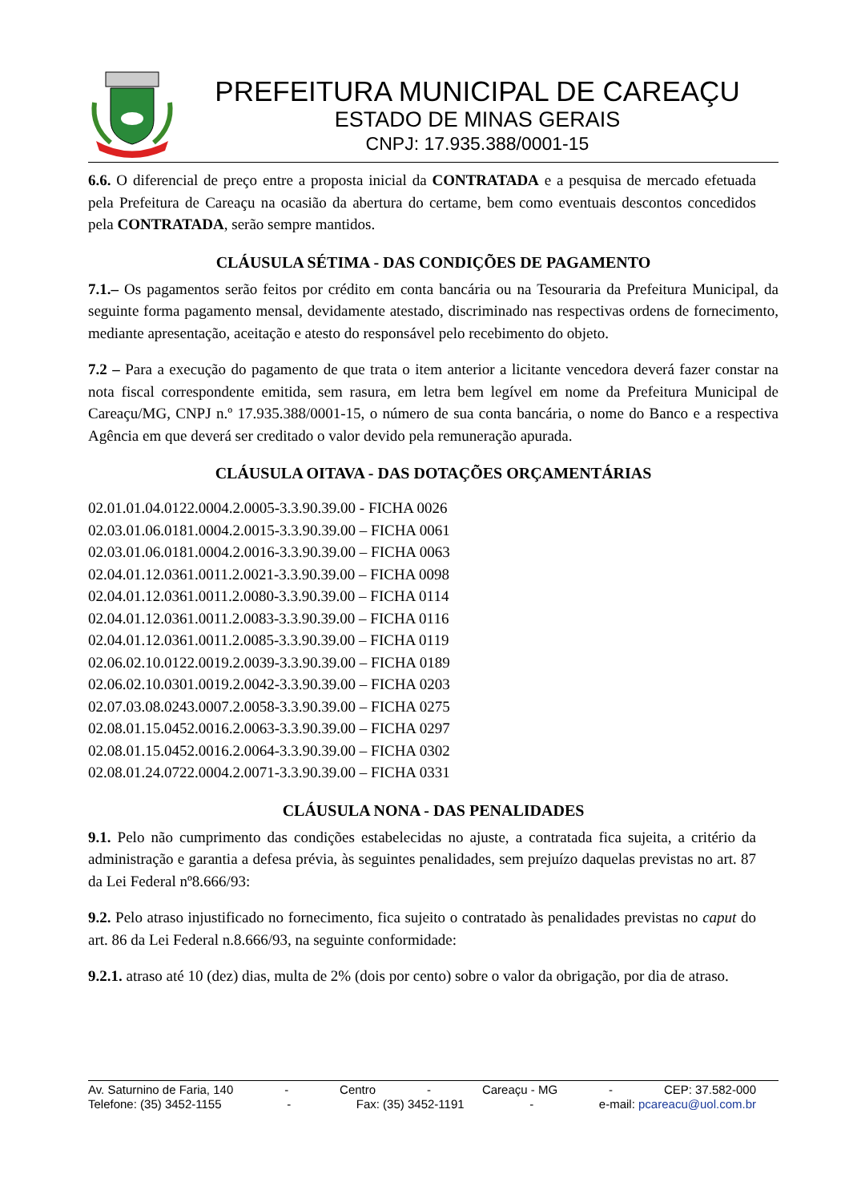PREFEITURA MUNICIPAL DE CAREAÇU
ESTADO DE MINAS GERAIS
CNPJ: 17.935.388/0001-15
6.6. O diferencial de preço entre a proposta inicial da CONTRATADA e a pesquisa de mercado efetuada pela Prefeitura de Careaçu na ocasião da abertura do certame, bem como eventuais descontos concedidos pela CONTRATADA, serão sempre mantidos.
CLÁUSULA SÉTIMA - DAS CONDIÇÕES DE PAGAMENTO
7.1.– Os pagamentos serão feitos por crédito em conta bancária ou na Tesouraria da Prefeitura Municipal, da seguinte forma pagamento mensal, devidamente atestado, discriminado nas respectivas ordens de fornecimento, mediante apresentação, aceitação e atesto do responsável pelo recebimento do objeto.
7.2 – Para a execução do pagamento de que trata o item anterior a licitante vencedora deverá fazer constar na nota fiscal correspondente emitida, sem rasura, em letra bem legível em nome da Prefeitura Municipal de Careaçu/MG, CNPJ n.º 17.935.388/0001-15, o número de sua conta bancária, o nome do Banco e a respectiva Agência em que deverá ser creditado o valor devido pela remuneração apurada.
CLÁUSULA OITAVA - DAS DOTAÇÕES ORÇAMENTÁRIAS
02.01.01.04.0122.0004.2.0005-3.3.90.39.00 - FICHA 0026
02.03.01.06.0181.0004.2.0015-3.3.90.39.00 – FICHA 0061
02.03.01.06.0181.0004.2.0016-3.3.90.39.00 – FICHA 0063
02.04.01.12.0361.0011.2.0021-3.3.90.39.00 – FICHA 0098
02.04.01.12.0361.0011.2.0080-3.3.90.39.00 – FICHA 0114
02.04.01.12.0361.0011.2.0083-3.3.90.39.00 – FICHA 0116
02.04.01.12.0361.0011.2.0085-3.3.90.39.00 – FICHA 0119
02.06.02.10.0122.0019.2.0039-3.3.90.39.00 – FICHA 0189
02.06.02.10.0301.0019.2.0042-3.3.90.39.00 – FICHA 0203
02.07.03.08.0243.0007.2.0058-3.3.90.39.00 – FICHA 0275
02.08.01.15.0452.0016.2.0063-3.3.90.39.00 – FICHA 0297
02.08.01.15.0452.0016.2.0064-3.3.90.39.00 – FICHA 0302
02.08.01.24.0722.0004.2.0071-3.3.90.39.00 – FICHA 0331
CLÁUSULA NONA - DAS PENALIDADES
9.1. Pelo não cumprimento das condições estabelecidas no ajuste, a contratada fica sujeita, a critério da administração e garantia a defesa prévia, às seguintes penalidades, sem prejuízo daquelas previstas no art. 87 da Lei Federal nº8.666/93:
9.2. Pelo atraso injustificado no fornecimento, fica sujeito o contratado às penalidades previstas no caput do art. 86 da Lei Federal n.8.666/93, na seguinte conformidade:
9.2.1. atraso até 10 (dez) dias, multa de 2% (dois por cento) sobre o valor da obrigação, por dia de atraso.
Av. Saturnino de Faria, 140 - Centro - Careaçu - MG - CEP: 37.582-000
Telefone: (35) 3452-1155 - Fax: (35) 3452-1191 - e-mail: pcareacu@uol.com.br